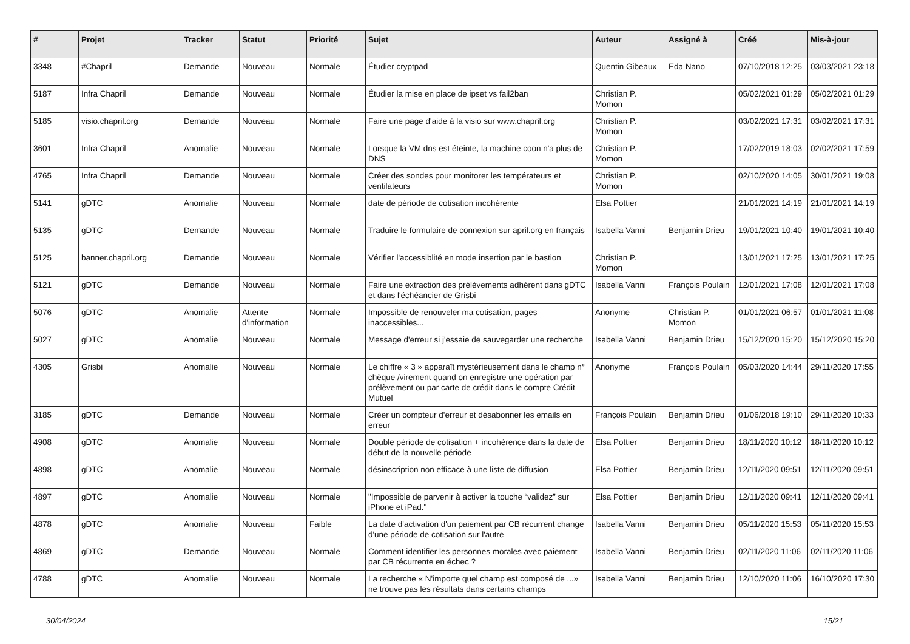| # | Projet | Tracker | Statut | Priorité | Sujet | Auteur | Assigné à | Créé | Mis-à-jour |
| --- | --- | --- | --- | --- | --- | --- | --- | --- | --- |
| 3348 | #Chapril | Demande | Nouveau | Normale | Étudier cryptpad | Quentin Gibeaux | Eda Nano | 07/10/2018 12:25 | 03/03/2021 23:18 |
| 5187 | Infra Chapril | Demande | Nouveau | Normale | Étudier la mise en place de ipset vs fail2ban | Christian P. Momon | | 05/02/2021 01:29 | 05/02/2021 01:29 |
| 5185 | visio.chapril.org | Demande | Nouveau | Normale | Faire une page d'aide à la visio sur www.chapril.org | Christian P. Momon | | 03/02/2021 17:31 | 03/02/2021 17:31 |
| 3601 | Infra Chapril | Anomalie | Nouveau | Normale | Lorsque la VM dns est éteinte, la machine coon n'a plus de DNS | Christian P. Momon | | 17/02/2019 18:03 | 02/02/2021 17:59 |
| 4765 | Infra Chapril | Demande | Nouveau | Normale | Créer des sondes pour monitorer les températeurs et ventilateurs | Christian P. Momon | | 02/10/2020 14:05 | 30/01/2021 19:08 |
| 5141 | gDTC | Anomalie | Nouveau | Normale | date de période de cotisation incohérente | Elsa Pottier | | 21/01/2021 14:19 | 21/01/2021 14:19 |
| 5135 | gDTC | Demande | Nouveau | Normale | Traduire le formulaire de connexion sur april.org en français | Isabella Vanni | Benjamin Drieu | 19/01/2021 10:40 | 19/01/2021 10:40 |
| 5125 | banner.chapril.org | Demande | Nouveau | Normale | Vérifier l'accessiblité en mode insertion par le bastion | Christian P. Momon | | 13/01/2021 17:25 | 13/01/2021 17:25 |
| 5121 | gDTC | Demande | Nouveau | Normale | Faire une extraction des prélèvements adhérent dans gDTC et dans l'échéancier de Grisbi | Isabella Vanni | François Poulain | 12/01/2021 17:08 | 12/01/2021 17:08 |
| 5076 | gDTC | Anomalie | Attente d'information | Normale | Impossible de renouveler ma cotisation, pages inaccessibles... | Anonyme | Christian P. Momon | 01/01/2021 06:57 | 01/01/2021 11:08 |
| 5027 | gDTC | Anomalie | Nouveau | Normale | Message d'erreur si j'essaie de sauvegarder une recherche | Isabella Vanni | Benjamin Drieu | 15/12/2020 15:20 | 15/12/2020 15:20 |
| 4305 | Grisbi | Anomalie | Nouveau | Normale | Le chiffre « 3 » apparaît mystérieusement dans le champ n° chèque /virement quand on enregistre une opération par prélèvement ou par carte de crédit dans le compte Crédit Mutuel | Anonyme | François Poulain | 05/03/2020 14:44 | 29/11/2020 17:55 |
| 3185 | gDTC | Demande | Nouveau | Normale | Créer un compteur d'erreur et désabonner les emails en erreur | François Poulain | Benjamin Drieu | 01/06/2018 19:10 | 29/11/2020 10:33 |
| 4908 | gDTC | Anomalie | Nouveau | Normale | Double période de cotisation + incohérence dans la date de début de la nouvelle période | Elsa Pottier | Benjamin Drieu | 18/11/2020 10:12 | 18/11/2020 10:12 |
| 4898 | gDTC | Anomalie | Nouveau | Normale | désinscription non efficace à une liste de diffusion | Elsa Pottier | Benjamin Drieu | 12/11/2020 09:51 | 12/11/2020 09:51 |
| 4897 | gDTC | Anomalie | Nouveau | Normale | "Impossible de parvenir à activer la touche “validez” sur iPhone et iPad." | Elsa Pottier | Benjamin Drieu | 12/11/2020 09:41 | 12/11/2020 09:41 |
| 4878 | gDTC | Anomalie | Nouveau | Faible | La date d'activation d'un paiement par CB récurrent change d'une période de cotisation sur l'autre | Isabella Vanni | Benjamin Drieu | 05/11/2020 15:53 | 05/11/2020 15:53 |
| 4869 | gDTC | Demande | Nouveau | Normale | Comment identifier les personnes morales avec paiement par CB récurrente en échec ? | Isabella Vanni | Benjamin Drieu | 02/11/2020 11:06 | 02/11/2020 11:06 |
| 4788 | gDTC | Anomalie | Nouveau | Normale | La recherche « N'importe quel champ est composé de ...» ne trouve pas les résultats dans certains champs | Isabella Vanni | Benjamin Drieu | 12/10/2020 11:06 | 16/10/2020 17:30 |
30/04/2024 15/21